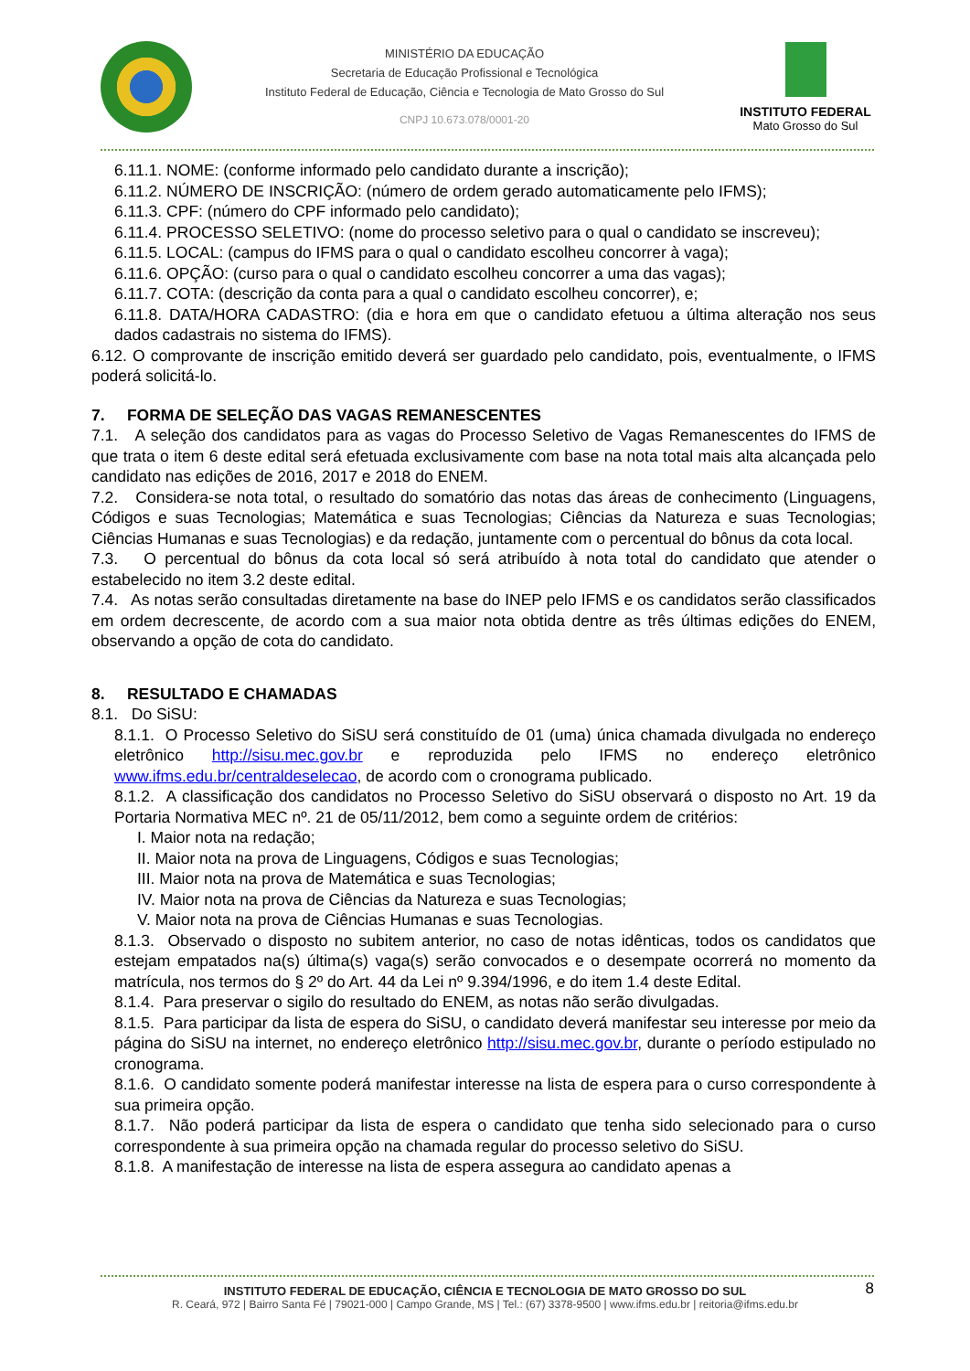MINISTÉRIO DA EDUCAÇÃO
Secretaria de Educação Profissional e Tecnológica
Instituto Federal de Educação, Ciência e Tecnologia de Mato Grosso do Sul
CNPJ 10.673.078/0001-20
INSTITUTO FEDERAL
Mato Grosso do Sul
6.11.1. NOME: (conforme informado pelo candidato durante a inscrição);
6.11.2. NÚMERO DE INSCRIÇÃO: (número de ordem gerado automaticamente pelo IFMS);
6.11.3. CPF: (número do CPF informado pelo candidato);
6.11.4. PROCESSO SELETIVO: (nome do processo seletivo para o qual o candidato se inscreveu);
6.11.5. LOCAL: (campus do IFMS para o qual o candidato escolheu concorrer à vaga);
6.11.6. OPÇÃO: (curso para o qual o candidato escolheu concorrer a uma das vagas);
6.11.7. COTA: (descrição da conta para a qual o candidato escolheu concorrer), e;
6.11.8. DATA/HORA CADASTRO: (dia e hora em que o candidato efetuou a última alteração nos seus dados cadastrais no sistema do IFMS).
6.12. O comprovante de inscrição emitido deverá ser guardado pelo candidato, pois, eventualmente, o IFMS poderá solicitá-lo.
7. FORMA DE SELEÇÃO DAS VAGAS REMANESCENTES
7.1. A seleção dos candidatos para as vagas do Processo Seletivo de Vagas Remanescentes do IFMS de que trata o item 6 deste edital será efetuada exclusivamente com base na nota total mais alta alcançada pelo candidato nas edições de 2016, 2017 e 2018 do ENEM.
7.2. Considera-se nota total, o resultado do somatório das notas das áreas de conhecimento (Linguagens, Códigos e suas Tecnologias; Matemática e suas Tecnologias; Ciências da Natureza e suas Tecnologias; Ciências Humanas e suas Tecnologias) e da redação, juntamente com o percentual do bônus da cota local.
7.3. O percentual do bônus da cota local só será atribuído à nota total do candidato que atender o estabelecido no item 3.2 deste edital.
7.4. As notas serão consultadas diretamente na base do INEP pelo IFMS e os candidatos serão classificados em ordem decrescente, de acordo com a sua maior nota obtida dentre as três últimas edições do ENEM, observando a opção de cota do candidato.
8. RESULTADO E CHAMADAS
8.1. Do SiSU:
8.1.1. O Processo Seletivo do SiSU será constituído de 01 (uma) única chamada divulgada no endereço eletrônico http://sisu.mec.gov.br e reproduzida pelo IFMS no endereço eletrônico www.ifms.edu.br/centraldeselecao, de acordo com o cronograma publicado.
8.1.2. A classificação dos candidatos no Processo Seletivo do SiSU observará o disposto no Art. 19 da Portaria Normativa MEC nº. 21 de 05/11/2012, bem como a seguinte ordem de critérios:
I. Maior nota na redação;
II. Maior nota na prova de Linguagens, Códigos e suas Tecnologias;
III. Maior nota na prova de Matemática e suas Tecnologias;
IV. Maior nota na prova de Ciências da Natureza e suas Tecnologias;
V. Maior nota na prova de Ciências Humanas e suas Tecnologias.
8.1.3. Observado o disposto no subitem anterior, no caso de notas idênticas, todos os candidatos que estejam empatados na(s) última(s) vaga(s) serão convocados e o desempate ocorrerá no momento da matrícula, nos termos do § 2º do Art. 44 da Lei nº 9.394/1996, e do item 1.4 deste Edital.
8.1.4. Para preservar o sigilo do resultado do ENEM, as notas não serão divulgadas.
8.1.5. Para participar da lista de espera do SiSU, o candidato deverá manifestar seu interesse por meio da página do SiSU na internet, no endereço eletrônico http://sisu.mec.gov.br, durante o período estipulado no cronograma.
8.1.6. O candidato somente poderá manifestar interesse na lista de espera para o curso correspondente à sua primeira opção.
8.1.7. Não poderá participar da lista de espera o candidato que tenha sido selecionado para o curso correspondente à sua primeira opção na chamada regular do processo seletivo do SiSU.
8.1.8. A manifestação de interesse na lista de espera assegura ao candidato apenas a
8
INSTITUTO FEDERAL DE EDUCAÇÃO, CIÊNCIA E TECNOLOGIA DE MATO GROSSO DO SUL
R. Ceará, 972 | Bairro Santa Fé | 79021-000 | Campo Grande, MS | Tel.: (67) 3378-9500 | www.ifms.edu.br | reitoria@ifms.edu.br